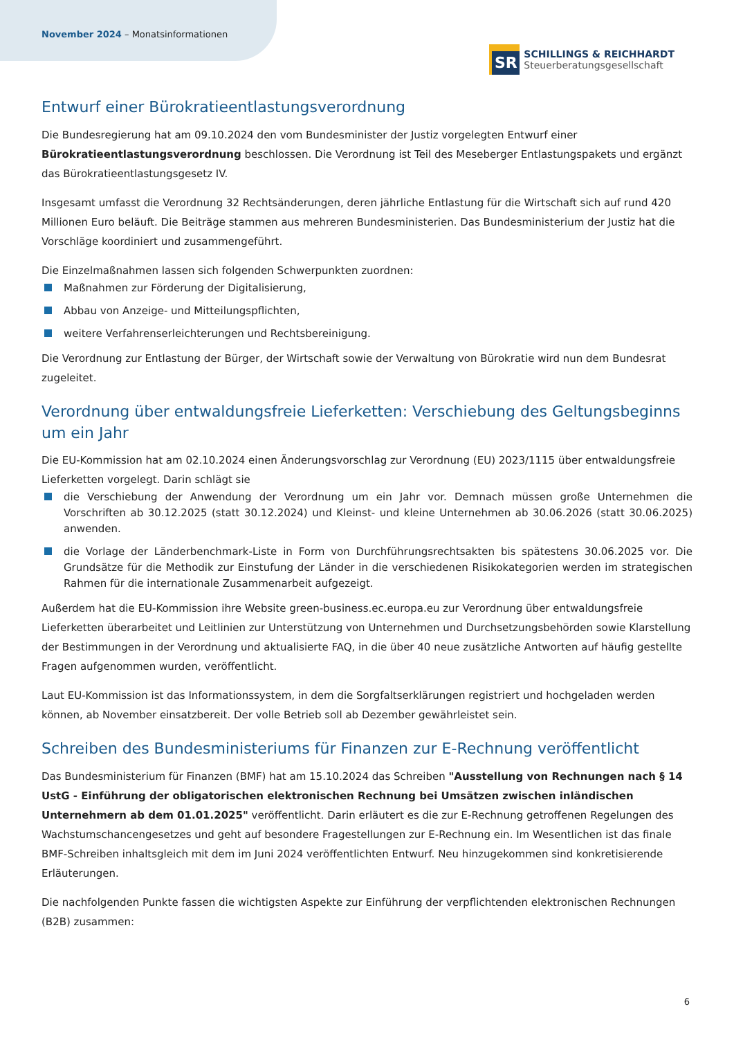November 2024 – Monatsinformationen
SR
SCHILLINGS & REICHHARDT
Steuerberatungsgesellschaft
Entwurf einer Bürokratieentlastungsverordnung
Die Bundesregierung hat am 09.10.2024 den vom Bundesminister der Justiz vorgelegten Entwurf einer Bürokratieentlastungsverordnung beschlossen. Die Verordnung ist Teil des Meseberger Entlastungspakets und ergänzt das Bürokratieentlastungsgesetz IV.
Insgesamt umfasst die Verordnung 32 Rechtsänderungen, deren jährliche Entlastung für die Wirtschaft sich auf rund 420 Millionen Euro beläuft. Die Beiträge stammen aus mehreren Bundesministerien. Das Bundesministerium der Justiz hat die Vorschläge koordiniert und zusammengeführt.
Die Einzelmaßnahmen lassen sich folgenden Schwerpunkten zuordnen:
Maßnahmen zur Förderung der Digitalisierung,
Abbau von Anzeige- und Mitteilungspflichten,
weitere Verfahrenserleichterungen und Rechtsbereinigung.
Die Verordnung zur Entlastung der Bürger, der Wirtschaft sowie der Verwaltung von Bürokratie wird nun dem Bundesrat zugeleitet.
Verordnung über entwaldungsfreie Lieferketten: Verschiebung des Geltungsbeginns um ein Jahr
Die EU-Kommission hat am 02.10.2024 einen Änderungsvorschlag zur Verordnung (EU) 2023/1115 über entwaldungsfreie Lieferketten vorgelegt. Darin schlägt sie
die Verschiebung der Anwendung der Verordnung um ein Jahr vor. Demnach müssen große Unternehmen die Vorschriften ab 30.12.2025 (statt 30.12.2024) und Kleinst- und kleine Unternehmen ab 30.06.2026 (statt 30.06.2025) anwenden.
die Vorlage der Länderbenchmark-Liste in Form von Durchführungsrechtsakten bis spätestens 30.06.2025 vor. Die Grundsätze für die Methodik zur Einstufung der Länder in die verschiedenen Risikokategorien werden im strategischen Rahmen für die internationale Zusammenarbeit aufgezeigt.
Außerdem hat die EU-Kommission ihre Website green-business.ec.europa.eu zur Verordnung über entwaldungsfreie Lieferketten überarbeitet und Leitlinien zur Unterstützung von Unternehmen und Durchsetzungsbehörden sowie Klarstellung der Bestimmungen in der Verordnung und aktualisierte FAQ, in die über 40 neue zusätzliche Antworten auf häufig gestellte Fragen aufgenommen wurden, veröffentlicht.
Laut EU-Kommission ist das Informationssystem, in dem die Sorgfaltserklärungen registriert und hochgeladen werden können, ab November einsatzbereit. Der volle Betrieb soll ab Dezember gewährleistet sein.
Schreiben des Bundesministeriums für Finanzen zur E-Rechnung veröffentlicht
Das Bundesministerium für Finanzen (BMF) hat am 15.10.2024 das Schreiben "Ausstellung von Rechnungen nach § 14 UstG - Einführung der obligatorischen elektronischen Rechnung bei Umsätzen zwischen inländischen Unternehmern ab dem 01.01.2025" veröffentlicht. Darin erläutert es die zur E-Rechnung getroffenen Regelungen des Wachstumschancengesetzes und geht auf besondere Fragestellungen zur E-Rechnung ein. Im Wesentlichen ist das finale BMF-Schreiben inhaltsgleich mit dem im Juni 2024 veröffentlichten Entwurf. Neu hinzugekommen sind konkretisierende Erläuterungen.
Die nachfolgenden Punkte fassen die wichtigsten Aspekte zur Einführung der verpflichtenden elektronischen Rechnungen (B2B) zusammen:
6